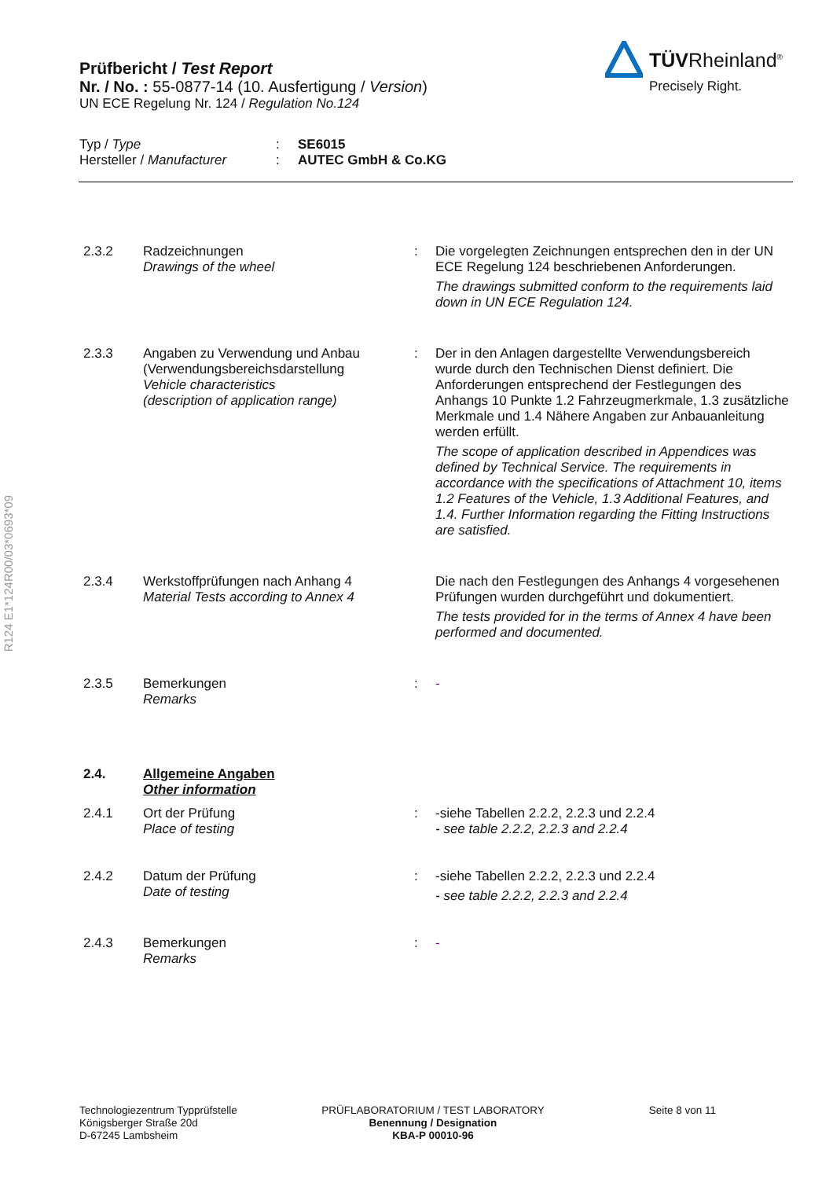R124 E1*124R00/03*0693*09
TÜVRheinland<sup>®</sup>
Precisely Right.
Prüfbericht / Test Report
Nr. / No. : 55-0877-14 (10. Ausfertigung / Version)
UN ECE Regelung Nr. 124 / Regulation No.124
Typ / Type
Hersteller / Manufacturer
:
:
SE6015
AUTEC GmbH & Co.KG
2.3.2 Radzeichnungen
Drawings of the wheel
: Die vorgelegten Zeichnungen entsprechen den in der UN ECE Regelung 124 beschriebenen Anforderungen.
The drawings submitted conform to the requirements laid down in UN ECE Regulation 124.
2.3.3 Angaben zu Verwendung und Anbau (Verwendungsbereichsdarstellung
Vehicle characteristics
(description of application range)
: Der in den Anlagen dargestellte Verwendungsbereich wurde durch den Technischen Dienst definiert. Die Anforderungen entsprechend der Festlegungen des Anhangs 10 Punkte 1.2 Fahrzeugmerkmale, 1.3 zusätzliche Merkmale und 1.4 Nähere Angaben zur Anbauanleitung werden erfüllt.
The scope of application described in Appendices was defined by Technical Service. The requirements in accordance with the specifications of Attachment 10, items 1.2 Features of the Vehicle, 1.3 Additional Features, and 1.4. Further Information regarding the Fitting Instructions are satisfied.
2.3.4 Werkstoffprüfungen nach Anhang 4
Material Tests according to Annex 4
Die nach den Festlegungen des Anhangs 4 vorgesehenen Prüfungen wurden durchgeführt und dokumentiert.
The tests provided for in the terms of Annex 4 have been performed and documented.
2.3.5 Bemerkungen
Remarks
: -
2.4. Allgemeine Angaben
Other information
2.4.1 Ort der Prüfung
Place of testing
: -siehe Tabellen 2.2.2, 2.2.3 und 2.2.4
- see table 2.2.2, 2.2.3 and 2.2.4
2.4.2 Datum der Prüfung
Date of testing
: -siehe Tabellen 2.2.2, 2.2.3 und 2.2.4
- see table 2.2.2, 2.2.3 and 2.2.4
2.4.3 Bemerkungen
Remarks
: -
Technologiezentrum Typprüfstelle
Königsberger Straße 20d
D-67245 Lambsheim
PRÜFLABORATORIUM / TEST LABORATORY
Benennung / Designation
KBA-P 00010-96
Seite 8 von 11